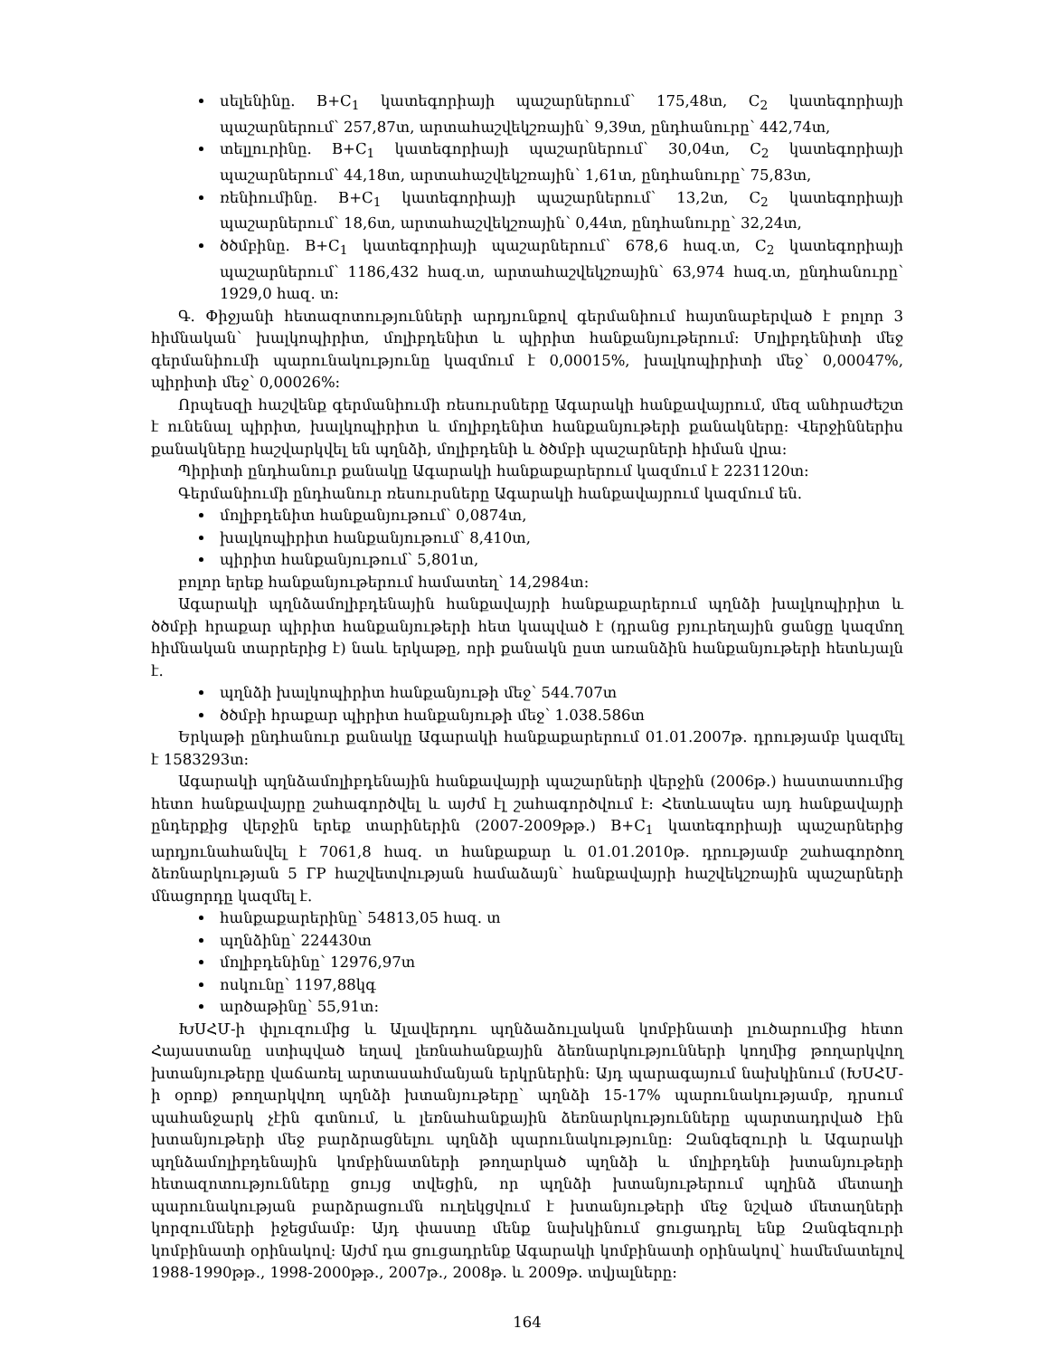սելենինը. B+C<sub>1</sub> կատեգորիայի պաշարներում՝ 175,48տ, C<sub>2</sub> կատեգորիայի պաշարներում՝ 257,87տ, արտահաշվեկշռային՝ 9,39տ, ընդհանուրը՝ 442,74տ,
տելլուրինը. B+C<sub>1</sub> կատեգորիայի պաշարներում՝ 30,04տ, C<sub>2</sub> կատեգորիայի պաշարներում՝ 44,18տ, արտահաշվեկշռային՝ 1,61տ, ընդհանուրը՝ 75,83տ,
ռենիումինը. B+C<sub>1</sub> կատեգորիայի պաշարներում՝ 13,2տ, C<sub>2</sub> կատեգորիայի պաշարներում՝ 18,6տ, արտահաշվեկշռային՝ 0,44տ, ընդհանուրը՝ 32,24տ,
ծծմբինը. B+C<sub>1</sub> կատեգորիայի պաշարներում՝ 678,6 հազ.տ, C<sub>2</sub> կատեգորիայի պաշարներում՝ 1186,432 հազ.տ, արտահաշվեկշռային՝ 63,974 հազ.տ, ընդհանուրը՝ 1929,0 հազ. տ:
Գ. Փիջյանի հետազոտությունների արդյունքով գերմանիում հայտնաբերված է բոլոր 3 հիմնական՝ խալկոպիրիտ, մոլիբդենիտ և պիրիտ հանքանյութերում: Մոլիբդենիտի մեջ գերմանիումի պարունակությունը կազմում է 0,00015%, խալկոպիրիտի մեջ՝ 0,00047%, պիրիտի մեջ՝ 0,00026%:
Որպեսզի հաշվենք գերմանիումի ռեսուրսները Ագարակի հանքավայրում, մեզ անհրաժեշտ է ունենալ պիրիտ, խալկոպիրիտ և մոլիբդենիտ հանքանյութերի քանակները: Վերջիններիս քանակները հաշվարկվել են պղնձի, մոլիբդենի և ծծմբի պաշարների հիման վրա:
Պիրիտի ընդհանուր քանակը Ագարակի հանքաքարերում կազմում է 2231120տ:
Գերմանիումի ընդհանուր ռեսուրսները Ագարակի հանքավայրում կազմում են.
մոլիբդենիտ հանքանյութում՝ 0,0874տ,
խալկոպիրիտ հանքանյութում՝ 8,410տ,
պիրիտ հանքանյութում՝ 5,801տ,
բոլոր երեք հանքանյութերում համատեղ՝ 14,2984տ:
Ագարակի պղնձամոլիբդենային հանքավայրի հանքաքարերում պղնձի խալկոպիրիտ և ծծմբի հրաքար պիրիտ հանքանյութերի հետ կապված է (դրանց բյուրեղային ցանցը կազմող հիմնական տարրերից է) նաև երկաթը, որի քանակն ըստ առանձին հանքանյութերի հետևյալն է.
պղնձի խալկոպիրիտ հանքանյութի մեջ՝ 544.707տ
ծծմբի հրաքար պիրիտ հանքանյութի մեջ՝ 1.038.586տ
Երկաթի ընդհանուր քանակը Ագարակի հանքաքարերում 01.01.2007թ. դրությամբ կազմել է 1583293տ:
Ագարակի պղնձամոլիբդենային հանքավայրի պաշարների վերջին (2006թ.) հաստատումից հետո հանքավայրը շահագործվել և այժմ էլ շահագործվում է: Հետևապես այդ հանքավայրի ընդերքից վերջին երեք տարիներին (2007-2009թթ.) B+C<sub>1</sub> կատեգորիայի պաշարներից արդյունահանվել է 7061,8 հազ. տ հանքաքար և 01.01.2010թ. դրությամբ շահագործող ձեռնարկության 5 ГР հաշվետվության համաձայն՝ հանքավայրի հաշվեկշռային պաշարների մնացորդը կազմել է.
հանքաքարերինը՝ 54813,05 հազ. տ
պղնձինը՝ 224430տ
մոլիբդենինը՝ 12976,97տ
ոսկունը՝ 1197,88կգ
արծաթինը՝ 55,91տ:
ԽՍՀՄ-ի փլուզումից և Ալավերդու պղնձաձուլական կոմբինատի լուծարումից հետո Հայաստանը ստիպված եղավ լեռնահանքային ձեռնարկությունների կողմից թողարկվող խտանյութերը վաճառել արտասահմանյան երկրներին: Այդ պարագայում նախկինում (ԽՍՀՄ-ի օրոք) թողարկվող պղնձի խտանյութերը՝ պղնձի 15-17% պարունակությամբ, դրսում պահանջարկ չէին գտնում, և լեռնահանքային ձեռնարկությունները պարտադրված էին խտանյութերի մեջ բարձրացնելու պղնձի պարունակությունը: Զանգեզուրի և Ագարակի պղնձամոլիբդենային կոմբինատների թողարկած պղնձի և մոլիբդենի խտանյութերի հետազոտությունները ցույց տվեցին, որ պղնձի խտանյութերում պղինձ մետաղի պարունակության բարձրացումն ուղեկցվում է խտանյութերի մեջ նշված մետաղների կորզումների իջեցմամբ: Այդ փաստը մենք նախկինում ցուցադրել ենք Զանգեզուրի կոմբինատի օրինակով: Այժմ դա ցուցադրենք Ագարակի կոմբինատի օրինակով՝ համեմատելով 1988-1990թթ., 1998-2000թթ., 2007թ., 2008թ. և 2009թ. տվյալները:
164